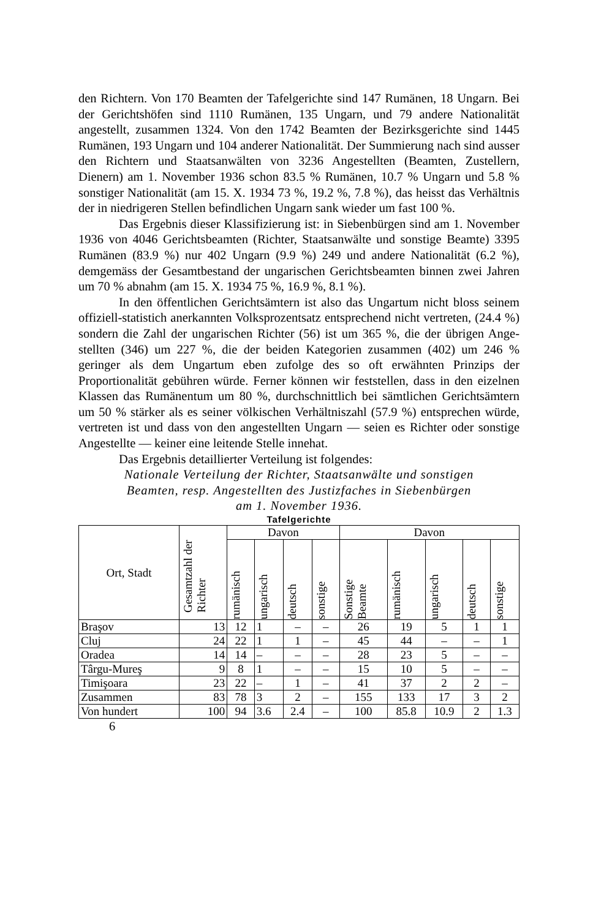den Richtern. Von 170 Beamten der Tafelgerichte sind 147 Ru­mänen, 18 Ungarn. Bei der Gerichtshöfen sind 1110 Rumänen, 135 Ungarn, und 79 andere Nationalität angestellt, zusammen 1324. Von den 1742 Beamten der Bezirksgerichte sind 1445 Rumänen, 193 Ungarn und 104 anderer Nationalität. Der Sum­mierung nach sind ausser den Richtern und Staatsanwälten von 3236 Angestellten (Beamten, Zustellern, Dienern) am 1. No­vember 1936 schon 83.5 % Rumänen, 10.7 % Ungarn und 5.8 % sonstiger Nationalität (am 15. X. 1934 73 %, 19.2 %, 7.8 %), das heisst das Verhältnis der in niedrigeren Stellen befindlichen Ungarn sank wieder um fast 100 %.
Das Ergebnis dieser Klassifizierung ist: in Siebenbürgen sind am 1. November 1936 von 4046 Gerichtsbeamten (Richter, Staatsanwälte und sonstige Beamte) 3395 Rumänen (83.9 %) nur 402 Ungarn (9.9 %) 249 und andere Nationalität (6.2 %), demgemäss der Gesamtbestand der ungarischen Gerichtsbeamten binnen zwei Jahren um 70 % abnahm (am 15. X. 1934 75 %, 16.9 %, 8.1 %).
In den öffentlichen Gerichtsämtern ist also das Ungartum nicht bloss seinem offiziell-statistich anerkannten Volksprozent­satz entsprechend nicht vertreten, (24.4 %) sondern die Zahl der ungarischen Richter (56) ist um 365 %, die der übrigen Ange­stellten (346) um 227 %, die der beiden Kategorien zusammen (402) um 246 % geringer als dem Ungartum eben zufolge des so oft erwähnten Prinzips der Proportionalität gebühren würde. Ferner können wir feststellen, dass in den eizelnen Klassen das Rumänentum um 80 %, durchschnittlich bei sämtlichen Gerichts­ämtern um 50 % stärker als es seiner völkischen Verhältnis­zahl (57.9 %) entsprechen würde, vertreten ist und dass von den angestellten Ungarn — seien es Richter oder sonstige An­gestellte — keiner eine leitende Stelle innehat.
Das Ergebnis detaillierter Verteilung ist folgendes:
Nationale Verteilung der Richter, Staatsanwälte und sonstigen
Beamten, resp. Angestellten des Justizfaches in Siebenbürgen
am 1. November 1936.
Tafelgerichte
| Ort, Stadt | Gesamtzahl der Richter | Davon | | | | Davon | | | | |
| --- | --- | --- | --- | --- | --- | --- | --- | --- | --- | --- |
| | | rumänisch | ungarisch | deutsch | sonstige | Sonstige Beamte | rumänisch | ungarisch | deutsch | sonstige |
| Braşov | 13 | 12 | 1 | – | – | 26 | 19 | 5 | 1 | 1 |
| Cluj | 24 | 22 | 1 | 1 | – | 45 | 44 | – | – | 1 |
| Oradea | 14 | 14 | – | – | – | 28 | 23 | 5 | – | – |
| Târgu-Mureş | 9 | 8 | 1 | – | – | 15 | 10 | 5 | – | – |
| Timişoara | 23 | 22 | – | 1 | – | 41 | 37 | 2 | 2 | – |
| Zusammen | 83 | 78 | 3 | 2 | – | 155 | 133 | 17 | 3 | 2 |
| Von hundert | 100 | 94 | 3.6 | 2.4 | – | 100 | 85.8 | 10.9 | 2 | 1.3 |
6